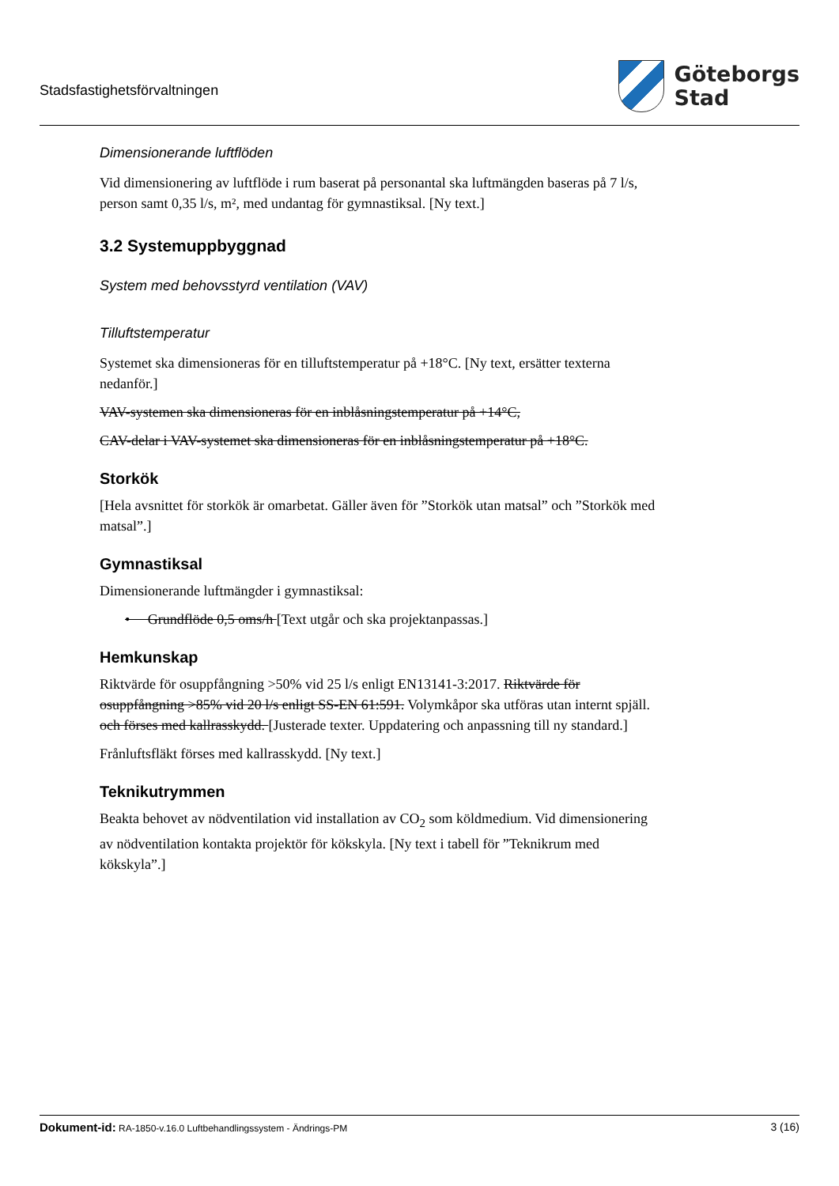Stadsfastighetsförvaltningen
Göteborgs
Stad
Dimensionerande luftflöden
Vid dimensionering av luftflöde i rum baserat på personantal ska luftmängden baseras på 7 l/s, person samt 0,35 l/s, m², med undantag för gymnastiksal. [Ny text.]
3.2 Systemuppbyggnad
System med behovsstyrd ventilation (VAV)
Tilluftstemperatur
Systemet ska dimensioneras för en tilluftstemperatur på +18°C. [Ny text, ersätter texterna nedanför.]
VAV-systemen ska dimensioneras för en inblåsningstemperatur på +14°C,
CAV-delar i VAV-systemet ska dimensioneras för en inblåsningstemperatur på +18°C.
Storkök
[Hela avsnittet för storkök är omarbetat. Gäller även för ”Storkök utan matsal” och ”Storkök med matsal”.]
Gymnastiksal
Dimensionerande luftmängder i gymnastiksal:
• Grundflöde 0,5 oms/h [Text utgår och ska projektanpassas.]
Hemkunskap
Riktvärde för osuppfångning >50% vid 25 l/s enligt EN13141-3:2017. Riktvärde för osuppfångning >85% vid 20 l/s enligt SS-EN 61:591. Volymkåpor ska utföras utan internt spjäll. och förses med kallrasskydd. [Justerade texter. Uppdatering och anpassning till ny standard.]
Frånluftsfläkt förses med kallrasskydd. [Ny text.]
Teknikutrymmen
Beakta behovet av nödventilation vid installation av CO<sub>2</sub> som köldmedium. Vid dimensionering av nödventilation kontakta projektör för kökskyla. [Ny text i tabell för ”Teknikrum med kökskyla”.]
Dokument-id: RA-1850-v.16.0 Luftbehandlingssystem - Ändrings-PM
3 (16)